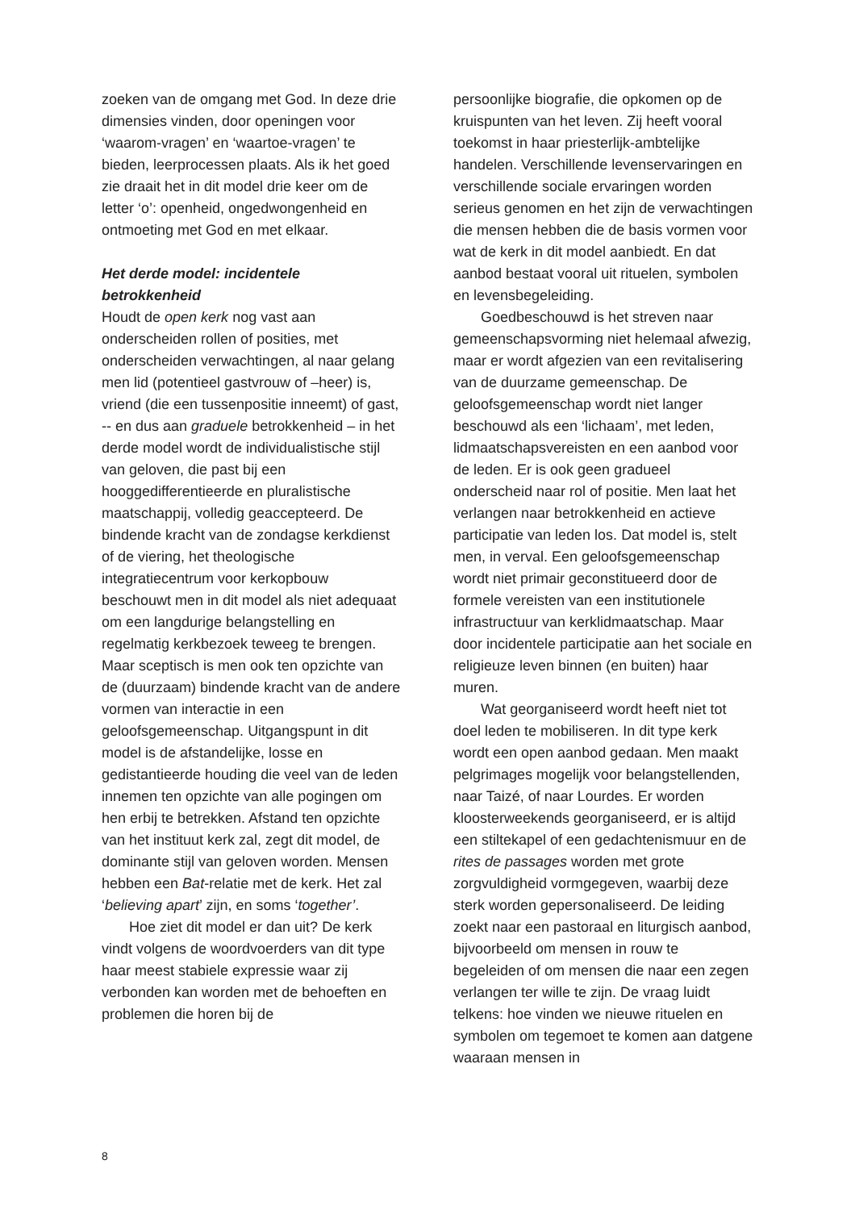zoeken van de omgang met God. In deze drie dimensies vinden, door openingen voor ‘waarom-vragen’ en ‘waartoe-vragen’ te bieden, leerprocessen plaats. Als ik het goed zie draait het in dit model drie keer om de letter ‘o’: openheid, ongedwongenheid en ontmoeting met God en met elkaar.
Het derde model: incidentele betrokkenheid
Houdt de open kerk nog vast aan onderscheiden rollen of posities, met onderscheiden verwachtingen, al naar gelang men lid (potentieel gastvrouw of –heer) is, vriend (die een tussenpositie inneemt) of gast, -- en dus aan graduele betrokkenheid – in het derde model wordt de individualistische stijl van geloven, die past bij een hooggedifferentieerde en pluralistische maatschappij, volledig geaccepteerd. De bindende kracht van de zondagse kerkdienst of de viering, het theologische integratiecentrum voor kerkopbouw beschouwt men in dit model als niet adequaat om een langdurige belangstelling en regelmatig kerkbezoek teweeg te brengen. Maar sceptisch is men ook ten opzichte van de (duurzaam) bindende kracht van de andere vormen van interactie in een geloofsgemeenschap. Uitgangspunt in dit model is de afstandelijke, losse en gedistantieerde houding die veel van de leden innemen ten opzichte van alle pogingen om hen erbij te betrekken. Afstand ten opzichte van het instituut kerk zal, zegt dit model, de dominante stijl van geloven worden. Mensen hebben een Bat-relatie met de kerk. Het zal ‘believing apart’ zijn, en soms ‘together’.
Hoe ziet dit model er dan uit? De kerk vindt volgens de woordvoerders van dit type haar meest stabiele expressie waar zij verbonden kan worden met de behoeften en problemen die horen bij de
persoonlijke biografie, die opkomen op de kruispunten van het leven. Zij heeft vooral toekomst in haar priesterlijk-ambtelijke handelen. Verschillende levenservaringen en verschillende sociale ervaringen worden serieus genomen en het zijn de verwachtingen die mensen hebben die de basis vormen voor wat de kerk in dit model aanbiedt. En dat aanbod bestaat vooral uit rituelen, symbolen en levensbegeleiding.
Goedbeschouwd is het streven naar gemeenschapsvorming niet helemaal afwezig, maar er wordt afgezien van een revitalisering van de duurzame gemeenschap. De geloofsgemeenschap wordt niet langer beschouwd als een ‘lichaam’, met leden, lidmaatschapsvereisten en een aanbod voor de leden. Er is ook geen gradueel onderscheid naar rol of positie. Men laat het verlangen naar betrokkenheid en actieve participatie van leden los. Dat model is, stelt men, in verval. Een geloofsgemeenschap wordt niet primair geconstitueerd door de formele vereisten van een institutionele infrastructuur van kerklidmaatschap. Maar door incidentele participatie aan het sociale en religieuze leven binnen (en buiten) haar muren.
Wat georganiseerd wordt heeft niet tot doel leden te mobiliseren. In dit type kerk wordt een open aanbod gedaan. Men maakt pelgrimages mogelijk voor belangstellenden, naar Taizé, of naar Lourdes. Er worden kloosterweekends georganiseerd, er is altijd een stiltekapel of een gedachtenismuur en de rites de passages worden met grote zorgvuldigheid vormgegeven, waarbij deze sterk worden gepersonaliseerd. De leiding zoekt naar een pastoraal en liturgisch aanbod, bijvoorbeeld om mensen in rouw te begeleiden of om mensen die naar een zegen verlangen ter wille te zijn. De vraag luidt telkens: hoe vinden we nieuwe rituelen en symbolen om tegemoet te komen aan datgene waaraan mensen in
8